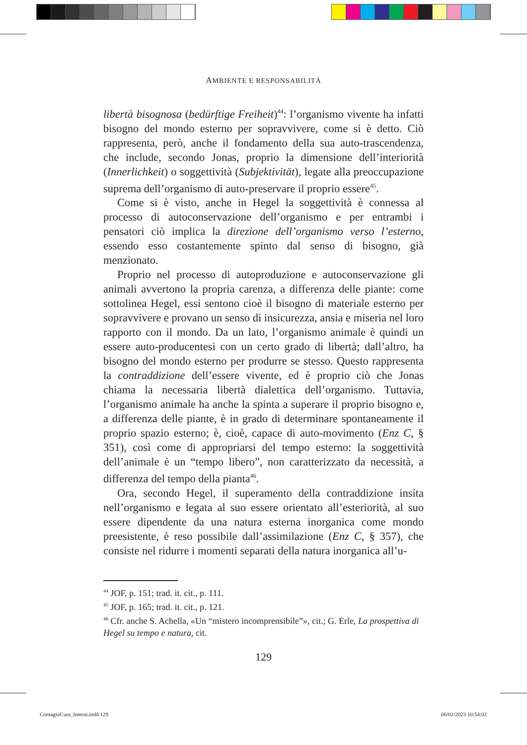AMBIENTE E RESPONSABILITÀ
libertà bisognosa (bedürftige Freiheit)<sup>44</sup>: l’organismo vivente ha infatti bisogno del mondo esterno per sopravvivere, come si è detto. Ciò rappresenta, però, anche il fondamento della sua auto-trascendenza, che include, secondo Jonas, proprio la dimensione dell’interiorità (Innerlichkeit) o soggettività (Subjektivität), legate alla preoccupazione suprema dell’organismo di auto-preservare il proprio essere<sup>45</sup>.
Come si è visto, anche in Hegel la soggettività è connessa al processo di autoconservazione dell’organismo e per entrambi i pensatori ciò implica la direzione dell’organismo verso l’esterno, essendo esso costantemente spinto dal senso di bisogno, già menzionato.
Proprio nel processo di autoproduzione e autoconservazione gli animali avvertono la propria carenza, a differenza delle piante: come sottolinea Hegel, essi sentono cioè il bisogno di materiale esterno per sopravvivere e provano un senso di insicurezza, ansia e miseria nel loro rapporto con il mondo. Da un lato, l’organismo animale è quindi un essere auto-producentesi con un certo grado di libertà; dall’altro, ha bisogno del mondo esterno per produrre se stesso. Questo rappresenta la contraddizione dell’essere vivente, ed è proprio ciò che Jonas chiama la necessaria libertà dialettica dell’organismo. Tuttavia, l’organismo animale ha anche la spinta a superare il proprio bisogno e, a differenza delle piante, è in grado di determinare spontaneamente il proprio spazio esterno; è, cioè, capace di auto-movimento (Enz C, § 351), così come di appropriarsi del tempo esterno: la soggettività dell’animale è un “tempo libero”, non caratterizzato da necessità, a differenza del tempo della pianta<sup>46</sup>.
Ora, secondo Hegel, il superamento della contraddizione insita nell’organismo e legata al suo essere orientato all’esteriorità, al suo essere dipendente da una natura esterna inorganica come mondo preesistente, è reso possibile dall’assimilazione (Enz C, § 357), che consiste nel ridurre i momenti separati della natura inorganica all’u-
<sup>44</sup> JOF, p. 151; trad. it. cit., p. 111.
<sup>45</sup> JOF, p. 165; trad. it. cit., p. 121.
<sup>46</sup> Cfr. anche S. Achella, «Un “mistero incomprensibile”», cit.; G. Erle, La prospettiva di Hegel su tempo e natura, cit.
129
ContagioCura_Interni.indd 129 06/02/2023 10:54:02